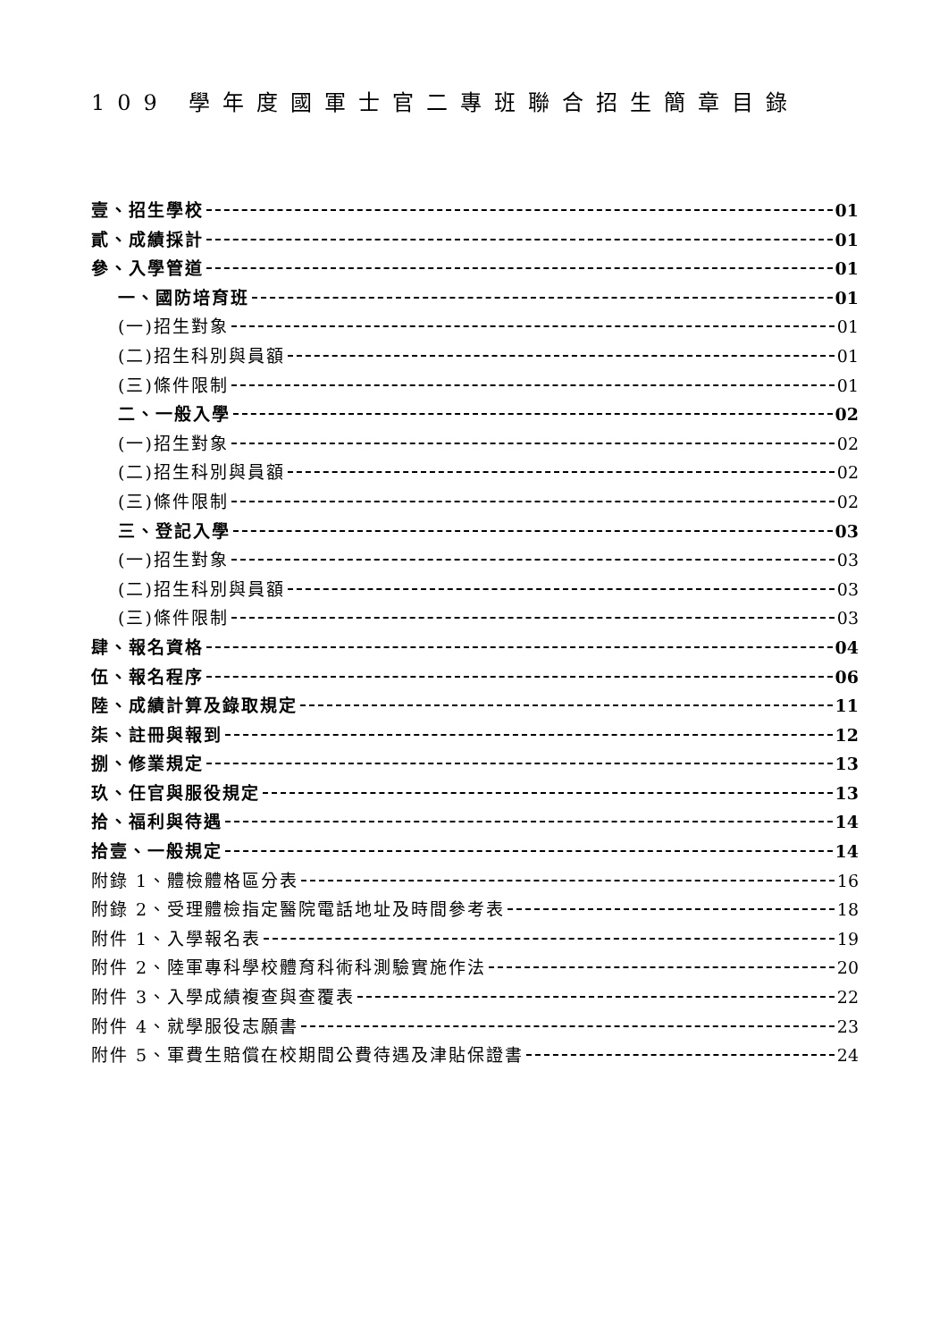109 學年度國軍士官二專班聯合招生簡章目錄
壹、招生學校 01
貳、成績採計 01
參、入學管道 01
一、國防培育班 01
(一)招生對象 01
(二)招生科別與員額 01
(三)條件限制 01
二、一般入學 02
(一)招生對象 02
(二)招生科別與員額 02
(三)條件限制 02
三、登記入學 03
(一)招生對象 03
(二)招生科別與員額 03
(三)條件限制 03
肆、報名資格 04
伍、報名程序 06
陸、成績計算及錄取規定 11
柒、註冊與報到 12
捌、修業規定 13
玖、任官與服役規定 13
拾、福利與待遇 14
拾壹、一般規定 14
附錄 1、體檢體格區分表 16
附錄 2、受理體檢指定醫院電話地址及時間參考表 18
附件 1、入學報名表 19
附件 2、陸軍專科學校體育科術科測驗實施作法 20
附件 3、入學成績複查與查覆表 22
附件 4、就學服役志願書 23
附件 5、軍費生賠償在校期間公費待遇及津貼保證書 24